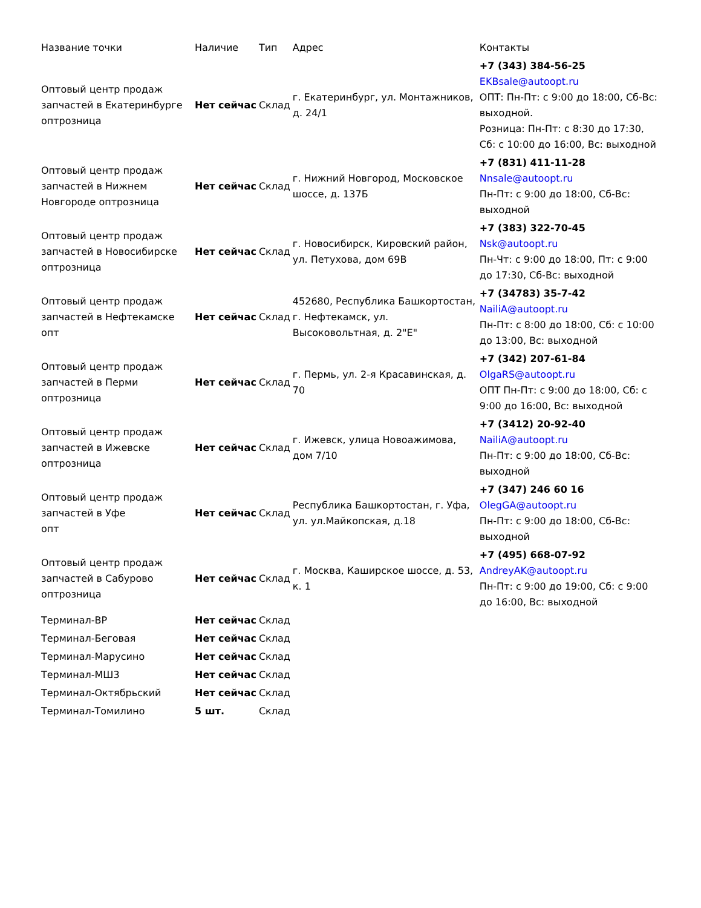| Название точки | Наличие | Тип | Адрес | Контакты |
| --- | --- | --- | --- | --- |
| Оптовый центр продаж запчастей в Екатеринбурге оптрозница | Нет сейчас | Склад | г. Екатеринбург, ул. Монтажников, д. 24/1 | +7 (343) 384-56-25 EKBsale@autoopt.ru ОПТ: Пн-Пт: с 9:00 до 18:00, Сб-Вс: выходной. Розница: Пн-Пт: с 8:30 до 17:30, Сб: с 10:00 до 16:00, Вс: выходной |
| Оптовый центр продаж запчастей в Нижнем Новгороде оптрозница | Нет сейчас | Склад | г. Нижний Новгород, Московское шоссе, д. 137Б | +7 (831) 411-11-28 Nnsale@autoopt.ru Пн-Пт: с 9:00 до 18:00, Сб-Вс: выходной |
| Оптовый центр продаж запчастей в Новосибирске оптрозница | Нет сейчас | Склад | г. Новосибирск, Кировский район, ул. Петухова, дом 69В | +7 (383) 322-70-45 Nsk@autoopt.ru Пн-Чт: с 9:00 до 18:00, Пт: с 9:00 до 17:30, Сб-Вс: выходной |
| Оптовый центр продаж запчастей в Нефтекамске опт | Нет сейчас | Склад | 452680, Республика Башкортостан, г. Нефтекамск, ул. Высоковольтная, д. 2"Е" | +7 (34783) 35-7-42 NailiA@autoopt.ru Пн-Пт: с 8:00 до 18:00, Сб: с 10:00 до 13:00, Вс: выходной |
| Оптовый центр продаж запчастей в Перми оптрозница | Нет сейчас | Склад | г. Пермь, ул. 2-я Красавинская, д. 70 | +7 (342) 207-61-84 OlgaRS@autoopt.ru ОПТ Пн-Пт: с 9:00 до 18:00, Сб: с 9:00 до 16:00, Вс: выходной |
| Оптовый центр продаж запчастей в Ижевске оптрозница | Нет сейчас | Склад | г. Ижевск, улица Новоажимова, дом 7/10 | +7 (3412) 20-92-40 NailiA@autoopt.ru Пн-Пт: с 9:00 до 18:00, Сб-Вс: выходной |
| Оптовый центр продаж запчастей в Уфе опт | Нет сейчас | Склад | Республика Башкортостан, г. Уфа, ул. ул.Майкопская, д.18 | +7 (347) 246 60 16 OlegGA@autoopt.ru Пн-Пт: с 9:00 до 18:00, Сб-Вс: выходной |
| Оптовый центр продаж запчастей в Сабурово оптрозница | Нет сейчас | Склад | г. Москва, Каширское шоссе, д. 53, к. 1 | +7 (495) 668-07-92 AndreyAK@autoopt.ru Пн-Пт: с 9:00 до 19:00, Сб: с 9:00 до 16:00, Вс: выходной |
| Терминал-ВР | Нет сейчас | Склад | | |
| Терминал-Беговая | Нет сейчас | Склад | | |
| Терминал-Марусино | Нет сейчас | Склад | | |
| Терминал-МШ3 | Нет сейчас | Склад | | |
| Терминал-Октябрьский | Нет сейчас | Склад | | |
| Терминал-Томилино | 5 шт. | Склад | | |